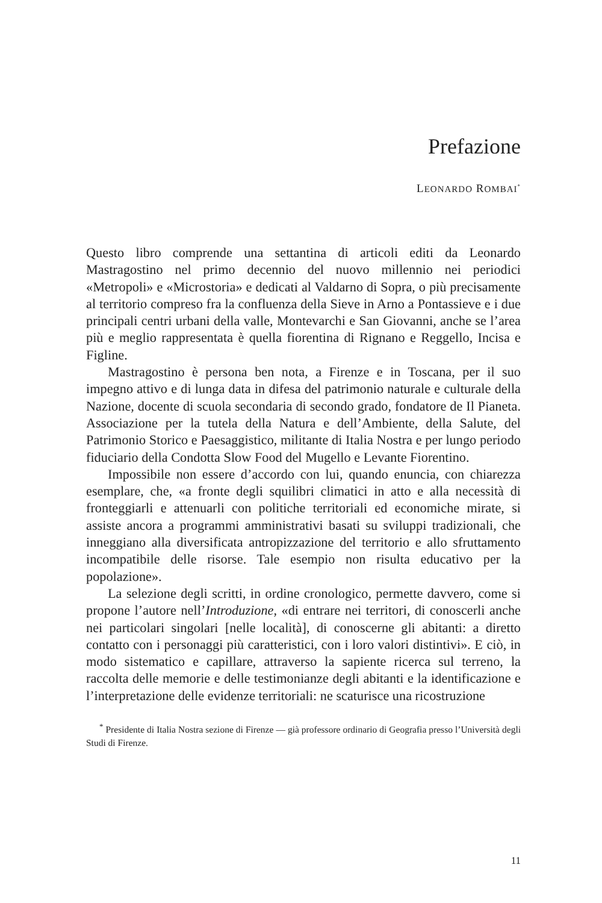Prefazione
LEONARDO ROMBAI<sup>*</sup>
Questo libro comprende una settantina di articoli editi da Leonardo Mastragostino nel primo decennio del nuovo millennio nei periodici «Metropoli» e «Microstoria» e dedicati al Valdarno di Sopra, o più precisamente al territorio compreso fra la confluenza della Sieve in Arno a Pontassieve e i due principali centri urbani della valle, Montevarchi e San Giovanni, anche se l’area più e meglio rappresentata è quella fiorentina di Rignano e Reggello, Incisa e Figline.
Mastragostino è persona ben nota, a Firenze e in Toscana, per il suo impegno attivo e di lunga data in difesa del patrimonio naturale e culturale della Nazione, docente di scuola secondaria di secondo grado, fondatore de Il Pianeta. Associazione per la tutela della Natura e dell’Ambiente, della Salute, del Patrimonio Storico e Paesaggistico, militante di Italia Nostra e per lungo periodo fiduciario della Condotta Slow Food del Mugello e Levante Fiorentino.
Impossibile non essere d’accordo con lui, quando enuncia, con chiarezza esemplare, che, «a fronte degli squilibri climatici in atto e alla necessità di fronteggiarli e attenuarli con politiche territoriali ed economiche mirate, si assiste ancora a programmi amministrativi basati su sviluppi tradizionali, che inneggiano alla diversificata antropizzazione del territorio e allo sfruttamento incompatibile delle risorse. Tale esempio non risulta educativo per la popolazione».
La selezione degli scritti, in ordine cronologico, permette davvero, come si propone l’autore nell’Introduzione, «di entrare nei territori, di conoscerli anche nei particolari singolari [nelle località], di conoscerne gli abitanti: a diretto contatto con i personaggi più caratteristici, con i loro valori distintivi». E ciò, in modo sistematico e capillare, attraverso la sapiente ricerca sul terreno, la raccolta delle memorie e delle testimonianze degli abitanti e la identificazione e l’interpretazione delle evidenze territoriali: ne scaturisce una ricostruzione
<sup>*</sup> Presidente di Italia Nostra sezione di Firenze — già professore ordinario di Geografia presso l’Università degli Studi di Firenze.
11